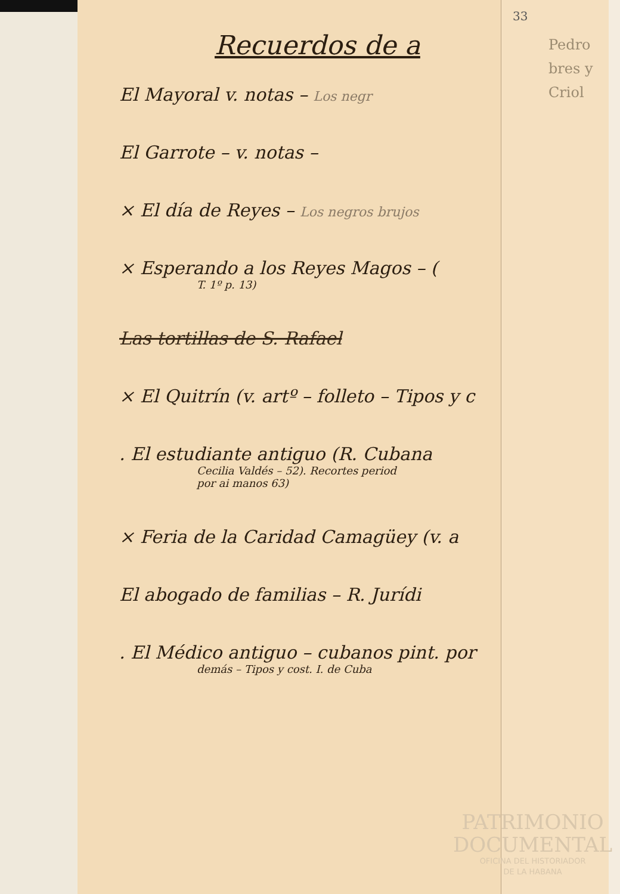33
Pedro
bres y
Criol
Recuerdos de a
El Mayoral v. notas – Los negr
El Garrote – v. notas –
× El día de Reyes – Los negros brujos
× Esperando a los Reyes Magos – (T. 1º p. 13)
Las tortillas de S. Rafael
× El Quitrín (v. artº – folleto – Tipos y c
. El estudiante antiguo (R. Cubana
Cecilia Valdés – 52). Recortes period
por ai manos 63)
× Feria de la Caridad Camagüey (v. a
El abogado de familias – R. Jurídi
. El Médico antiguo – cubanos pint. por
demás – Tipos y cost. I. de Cuba
PATRIMONIO
DOCUMENTAL
OFICINA DEL HISTORIADOR
DE LA HABANA